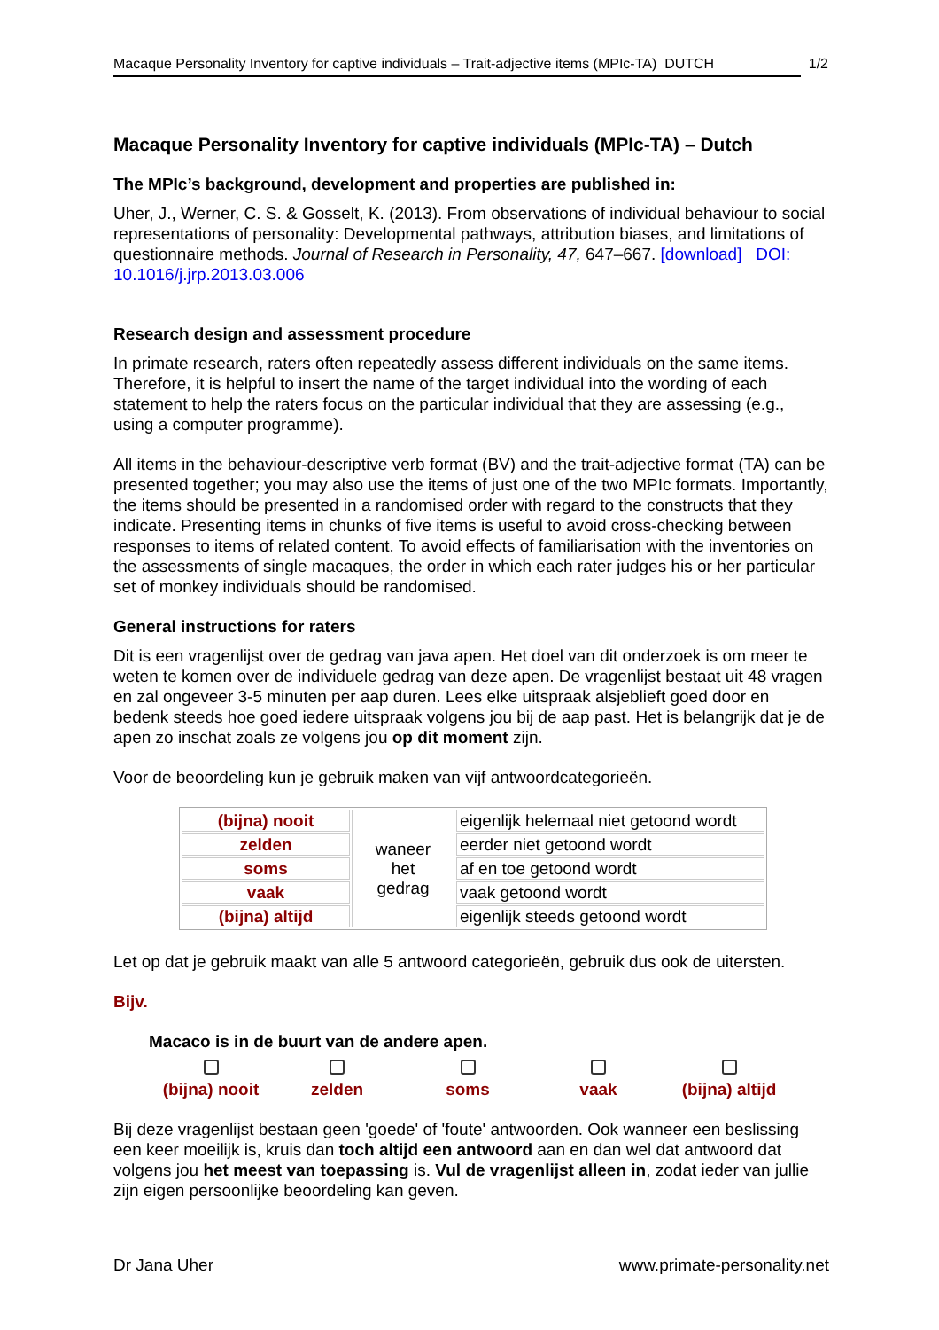Macaque Personality Inventory for captive individuals – Trait-adjective items (MPIc-TA) DUTCH 1/2
Macaque Personality Inventory for captive individuals (MPIc-TA) – Dutch
The MPIc’s background, development and properties are published in:
Uher, J., Werner, C. S. & Gosselt, K. (2013). From observations of individual behaviour to social representations of personality: Developmental pathways, attribution biases, and limitations of questionnaire methods. Journal of Research in Personality, 47, 647–667. [download] DOI: 10.1016/j.jrp.2013.03.006
Research design and assessment procedure
In primate research, raters often repeatedly assess different individuals on the same items. Therefore, it is helpful to insert the name of the target individual into the wording of each statement to help the raters focus on the particular individual that they are assessing (e.g., using a computer programme).
All items in the behaviour-descriptive verb format (BV) and the trait-adjective format (TA) can be presented together; you may also use the items of just one of the two MPIc formats. Importantly, the items should be presented in a randomised order with regard to the constructs that they indicate. Presenting items in chunks of five items is useful to avoid cross-checking between responses to items of related content. To avoid effects of familiarisation with the inventories on the assessments of single macaques, the order in which each rater judges his or her particular set of monkey individuals should be randomised.
General instructions for raters
Dit is een vragenlijst over de gedrag van java apen. Het doel van dit onderzoek is om meer te weten te komen over de individuele gedrag van deze apen. De vragenlijst bestaat uit 48 vragen en zal ongeveer 3-5 minuten per aap duren. Lees elke uitspraak alsjeblieft goed door en bedenk steeds hoe goed iedere uitspraak volgens jou bij de aap past. Het is belangrijk dat je de apen zo inschat zoals ze volgens jou op dit moment zijn.
Voor de beoordeling kun je gebruik maken van vijf antwoordcategorieën.
| (bijna) nooit | waneer het gedrag | eigenlijk helemaal niet getoond wordt |
| zelden | | eerder niet getoond wordt |
| soms | | af en toe getoond wordt |
| vaak | | vaak getoond wordt |
| (bijna) altijd | | eigenlijk steeds getoond wordt |
Let op dat je gebruik maakt van alle 5 antwoord categorieën, gebruik dus ook de uitersten.
Bijv.
Macaco is in de buurt van de andere apen.
(bijna) nooit
zelden
soms
vaak
(bijna) altijd
Bij deze vragenlijst bestaan geen 'goede' of 'foute' antwoorden. Ook wanneer een beslissing een keer moeilijk is, kruis dan toch altijd een antwoord aan en dan wel dat antwoord dat volgens jou het meest van toepassing is. Vul de vragenlijst alleen in, zodat ieder van jullie zijn eigen persoonlijke beoordeling kan geven.
Dr Jana Uher www.primate-personality.net